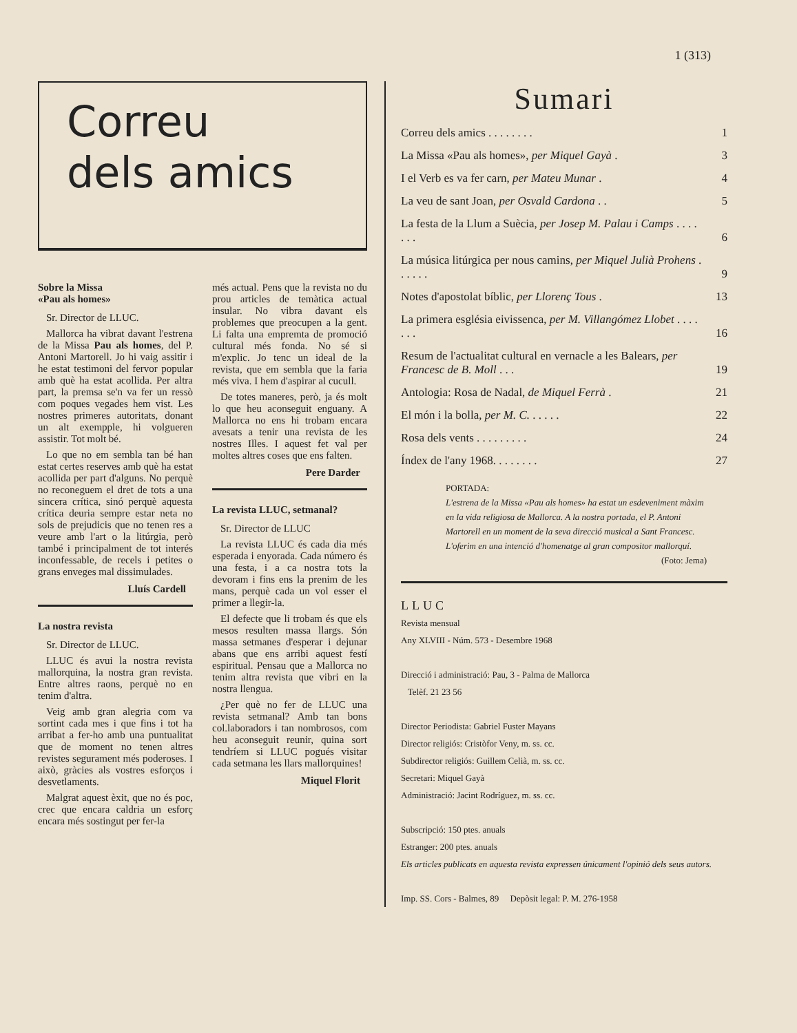1 (313)
Correu
dels amics
Sobre la Missa
«Pau als homes»
Sr. Director de LLUC.
Mallorca ha vibrat davant l'estrena de la Missa Pau als homes, del P. Antoni Martorell. Jo hi vaig assitir i he estat testimoni del fervor popular amb què ha estat acollida. Per altra part, la premsa se'n va fer un ressò com poques vegades hem vist. Les nostres primeres autoritats, donant un alt exempple, hi volgueren assistir. Tot molt bé.
Lo que no em sembla tan bé han estat certes reserves amb què ha estat acollida per part d'alguns. No perquè no reconeguem el dret de tots a una sincera crítica, sinó perquè aquesta crítica deuria sempre estar neta no sols de prejudicis que no tenen res a veure amb l'art o la litúrgia, però també i principalment de tot interés inconfessable, de recels i petites o grans enveges mal dissimulades.
Lluís Cardell
La nostra revista
Sr. Director de LLUC.
LLUC és avui la nostra revista mallorquina, la nostra gran revista. Entre altres raons, perquè no en tenim d'altra.
Veig amb gran alegria com va sortint cada mes i que fins i tot ha arribat a fer-ho amb una puntualitat que de moment no tenen altres revistes segurament més poderoses. I això, gràcies als vostres esforços i desvetlaments.
Malgrat aquest èxit, que no és poc, crec que encara caldria un esforç encara més sostingut per fer-la
més actual. Pens que la revista no du prou articles de temàtica actual insular. No vibra davant els problemes que preocupen a la gent. Li falta una empremta de promoció cultural més fonda. No sé si m'explic. Jo tenc un ideal de la revista, que em sembla que la faria més viva. I hem d'aspirar al cucull.
De totes maneres, però, ja és molt lo que heu aconseguit enguany. A Mallorca no ens hi trobam encara avesats a tenir una revista de les nostres Illes. I aquest fet val per moltes altres coses que ens falten.
Pere Darder
La revista LLUC, setmanal?
Sr. Director de LLUC
La revista LLUC és cada dia més esperada i enyorada. Cada número és una festa, i a ca nostra tots la devoram i fins ens la prenim de les mans, perquè cada un vol esser el primer a llegir-la.
El defecte que li trobam és que els mesos resulten massa llargs. Són massa setmanes d'esperar i dejunar abans que ens arribi aquest festí espiritual. Pensau que a Mallorca no tenim altra revista que vibri en la nostra llengua.
¿Per què no fer de LLUC una revista setmanal? Amb tan bons col.laboradors i tan nombrosos, com heu aconseguit reunir, quina sort tendríem si LLUC pogués visitar cada setmana les llars mallorquines!
Miquel Florit
Sumari
| Correu dels amics . . . . . . . . | 1 |
| La Missa «Pau als homes», per Miquel Gayà . | 3 |
| I el Verb es va fer carn, per Mateu Munar . | 4 |
| La veu de sant Joan, per Osvald Cardona . . | 5 |
| La festa de la Llum a Suècia, per Josep M. Palau i Camps . . . . . . . | 6 |
| La música litúrgica per nous camins, per Miquel Julià Prohens . . . . . . | 9 |
| Notes d'apostolat bíblic, per Llorenç Tous . | 13 |
| La primera església eivissenca, per M. Villangómez Llobet . . . . . . . | 16 |
| Resum de l'actualitat cultural en vernacle a les Balears, per Francesc de B. Moll . . . | 19 |
| Antologia: Rosa de Nadal, de Miquel Ferrà . | 21 |
| El món i la bolla, per M. C. . . . . . | 22 |
| Rosa dels vents . . . . . . . . . | 24 |
| Índex de l'any 1968. . . . . . . . | 27 |
PORTADA:
L'estrena de la Missa «Pau als homes» ha estat un esdeveniment màxim en la vida religiosa de Mallorca. A la nostra portada, el P. Antoni Martorell en un moment de la seva direcció musical a Sant Francesc. L'oferim en una intenció d'homenatge al gran compositor mallorquí.
(Foto: Jema)
LLUC
Revista mensual
Any XLVIII - Núm. 573 - Desembre 1968
Direcció i administració: Pau, 3 - Palma de Mallorca
Telèf. 21 23 56
Director Periodista: Gabriel Fuster Mayans
Director religiós: Cristòfor Veny, m. ss. cc.
Subdirector religiós: Guillem Celià, m. ss. cc.
Secretari: Miquel Gayà
Administració: Jacint Rodríguez, m. ss. cc.
Subscripció: 150 ptes. anuals
Estranger: 200 ptes. anuals
Els articles publicats en aquesta revista expressen únicament l'opinió dels seus autors.
Imp. SS. Cors - Balmes, 89 Depòsit legal: P. M. 276-1958